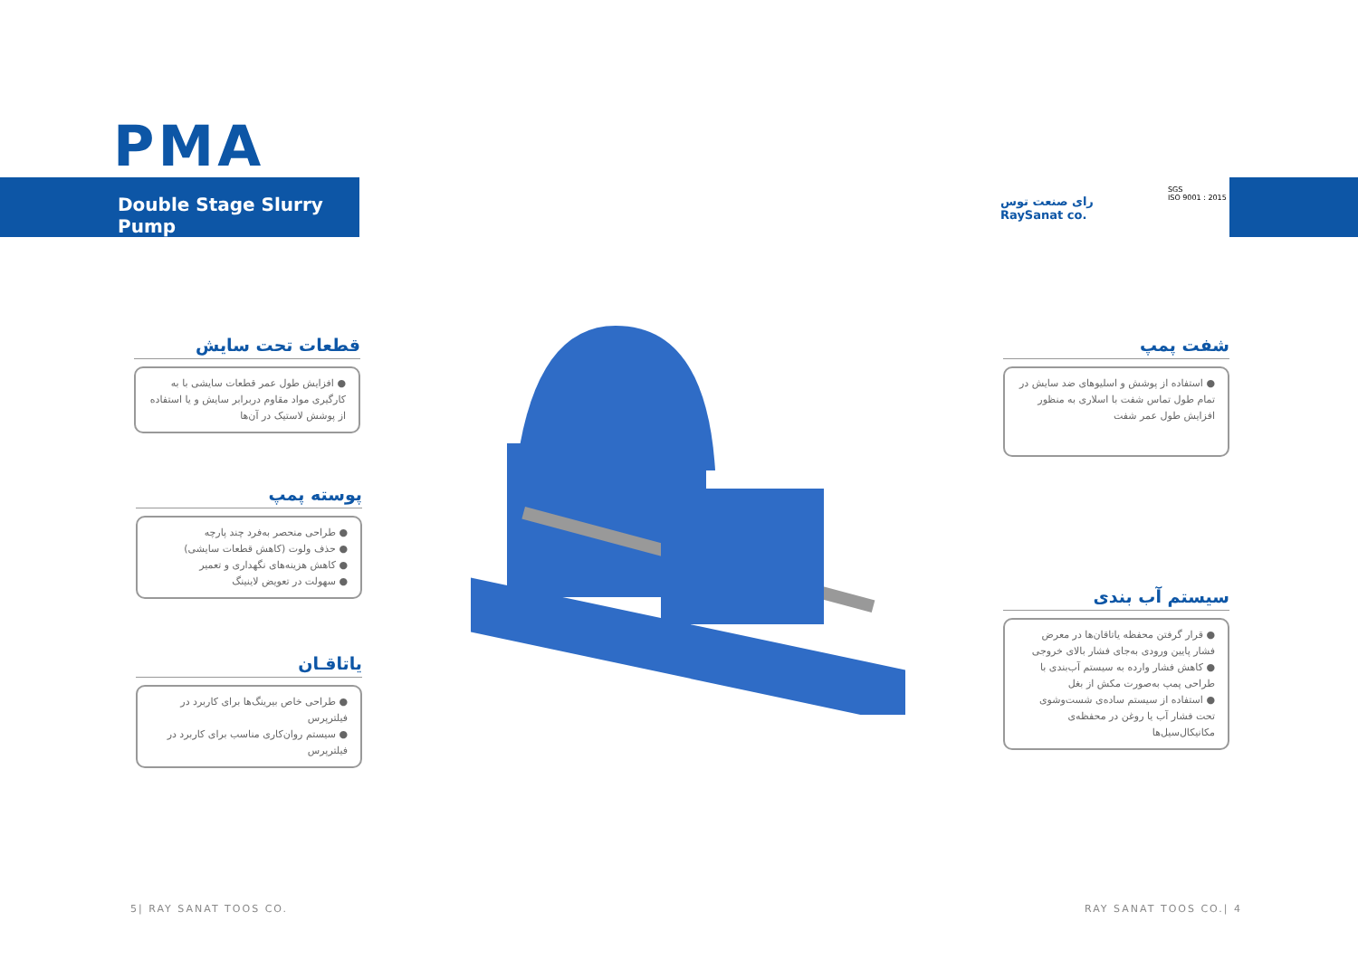PMA
Double Stage Slurry Pump
راى صنعت توس
RaySanat co.
SGS
ISO 9001 : 2015
قطعات تحت سایش
● افزایش طول عمر قطعات سایشی با به کارگیری مواد مقاوم دربرابر سایش و یا استفاده از پوشش لاستیک در آن‌ها
پوسته پمپ
● طراحی منحصر به‌فرد چند پارچه
● حذف ولوت (کاهش قطعات سایشی)
● کاهش هزینه‌های نگهداری و تعمیر
● سهولت در تعویض لاینینگ
یاتاقـان
● طراحی خاص بیرینگ‌ها برای کاربرد در فیلترپرس
● سیستم روان‌کاری مناسب برای کاربرد در فیلترپرس
شفت پمپ
● استفاده از پوشش و اسلیوهای ضد سایش در تمام طول تماس شفت با اسلاری به منظور افزایش طول عمر شفت
سیستم آب بندی
● قرار گرفتن محفظه یاتاقان‌ها در معرض فشار پایین ورودی به‌جای فشار بالای خروجی
● کاهش فشار وارده به سیستم آب‌بندی با طراحی پمپ به‌صورت مکش از بغل
● استفاده از سیستم ساده‌ی شست‌وشوی تحت فشار آب یا روغن در محفظه‌ی مکانیکال‌سیل‌ها
5| RAY SANAT TOOS CO. RAY SANAT TOOS CO.| 4